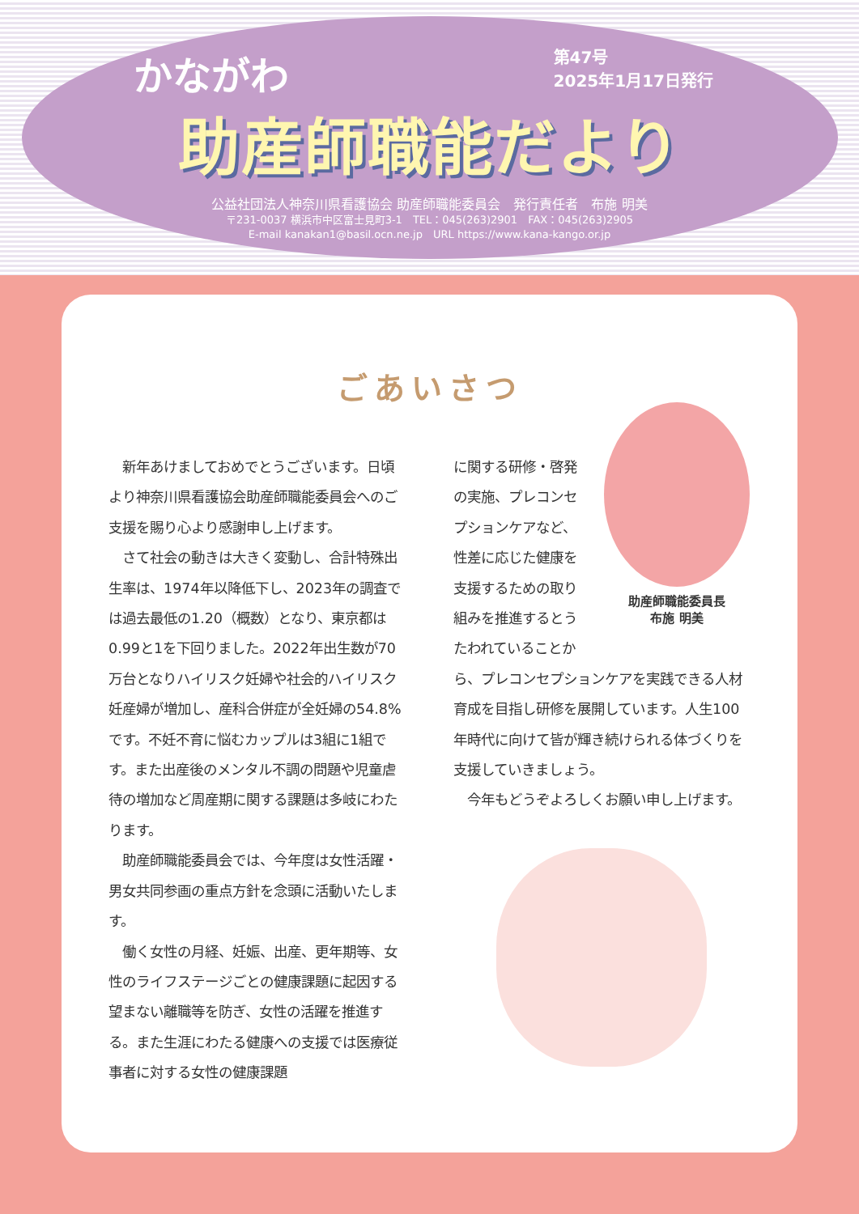第47号
2025年1月17日発行
かながわ
助産師職能だより
公益社団法人神奈川県看護協会 助産師職能委員会　発行責任者　布施 明美
〒231-0037 横浜市中区富士見町3-1　TEL：045(263)2901　FAX：045(263)2905
E-mail kanakan1@basil.ocn.ne.jp　URL https://www.kana-kango.or.jp
ごあいさつ
　新年あけましておめでとうございます。日頃より神奈川県看護協会助産師職能委員会へのご支援を賜り心より感謝申し上げます。
　さて社会の動きは大きく変動し、合計特殊出生率は、1974年以降低下し、2023年の調査では過去最低の1.20（概数）となり、東京都は0.99と1を下回りました。2022年出生数が70万台となりハイリスク妊婦や社会的ハイリスク妊産婦が増加し、産科合併症が全妊婦の54.8%です。不妊不育に悩むカップルは3組に1組です。また出産後のメンタル不調の問題や児童虐待の増加など周産期に関する課題は多岐にわたります。
　助産師職能委員会では、今年度は女性活躍・男女共同参画の重点方針を念頭に活動いたします。
　働く女性の月経、妊娠、出産、更年期等、女性のライフステージごとの健康課題に起因する望まない離職等を防ぎ、女性の活躍を推進する。また生涯にわたる健康への支援では医療従事者に対する女性の健康課題
助産師職能委員長
布施 明美
に関する研修・啓発の実施、プレコンセプションケアなど、性差に応じた健康を支援するための取り組みを推進するとうたわれていることから、プレコンセプションケアを実践できる人材育成を目指し研修を展開しています。人生100年時代に向けて皆が輝き続けられる体づくりを支援していきましょう。
　今年もどうぞよろしくお願い申し上げます。